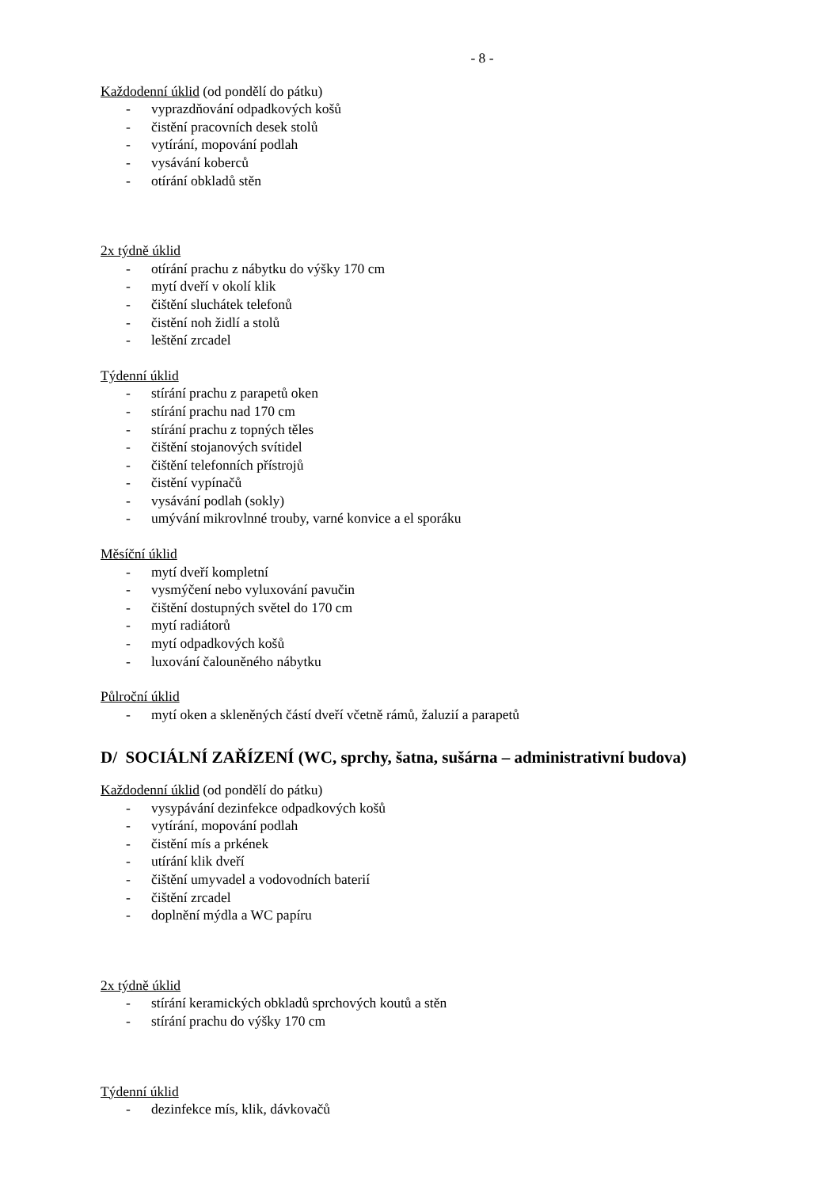- 8 -
Každodenní úklid (od pondělí do pátku)
- vyprazdňování odpadkových košů
- čistění pracovních desek stolů
- vytírání, mopování podlah
- vysávání koberců
- otírání obkladů stěn
2x týdně úklid
- otírání prachu z nábytku do výšky 170 cm
- mytí dveří v okolí klik
- čištění sluchátek telefonů
- čistění noh židlí a stolů
- leštění zrcadel
Týdenní úklid
- stírání prachu z parapetů oken
- stírání prachu nad 170 cm
- stírání prachu z topných těles
- čištění stojanových svítidel
- čištění telefonních přístrojů
- čistění vypínačů
- vysávání podlah (sokly)
- umývání mikrovlnné trouby, varné konvice a el sporáku
Měsíční úklid
- mytí dveří kompletní
- vysmýčení nebo vyluxování pavučin
- čištění dostupných světel do 170 cm
- mytí radiátorů
- mytí odpadkových košů
- luxování čalouněného nábytku
Půlroční úklid
- mytí oken a skleněných částí dveří včetně rámů, žaluzií a parapetů
D/ SOCIÁLNÍ ZAŘÍZENÍ (WC, sprchy, šatna, sušárna – administrativní budova)
Každodenní úklid (od pondělí do pátku)
- vysypávání dezinfekce odpadkových košů
- vytírání, mopování podlah
- čistění mís a prkének
- utírání klik dveří
- čištění umyvadel a vodovodních baterií
- čištění zrcadel
- doplnění mýdla a WC papíru
2x týdně úklid
- stírání keramických obkladů sprchových koutů a stěn
- stírání prachu do výšky 170 cm
Týdenní úklid
- dezinfekce mís, klik, dávkovačů